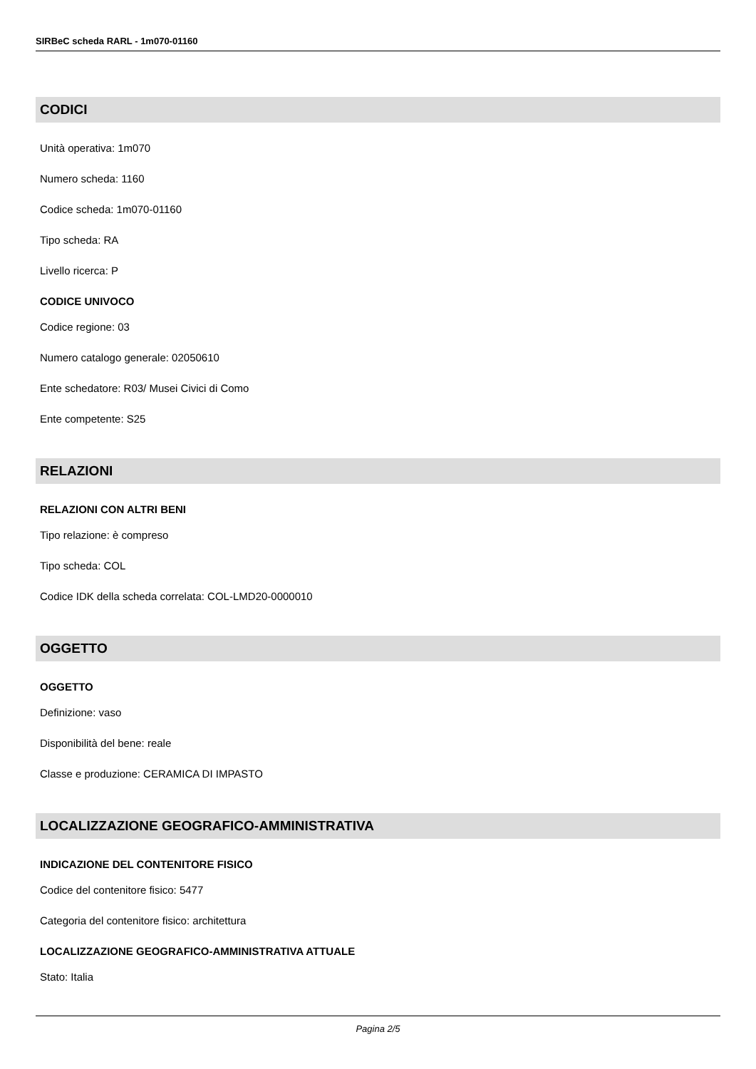SIRBeC scheda RARL - 1m070-01160
CODICI
Unità operativa: 1m070
Numero scheda: 1160
Codice scheda: 1m070-01160
Tipo scheda: RA
Livello ricerca: P
CODICE UNIVOCO
Codice regione: 03
Numero catalogo generale: 02050610
Ente schedatore: R03/ Musei Civici di Como
Ente competente: S25
RELAZIONI
RELAZIONI CON ALTRI BENI
Tipo relazione: è compreso
Tipo scheda: COL
Codice IDK della scheda correlata: COL-LMD20-0000010
OGGETTO
OGGETTO
Definizione: vaso
Disponibilità del bene: reale
Classe e produzione: CERAMICA DI IMPASTO
LOCALIZZAZIONE GEOGRAFICO-AMMINISTRATIVA
INDICAZIONE DEL CONTENITORE FISICO
Codice del contenitore fisico: 5477
Categoria del contenitore fisico: architettura
LOCALIZZAZIONE GEOGRAFICO-AMMINISTRATIVA ATTUALE
Stato: Italia
Pagina 2/5